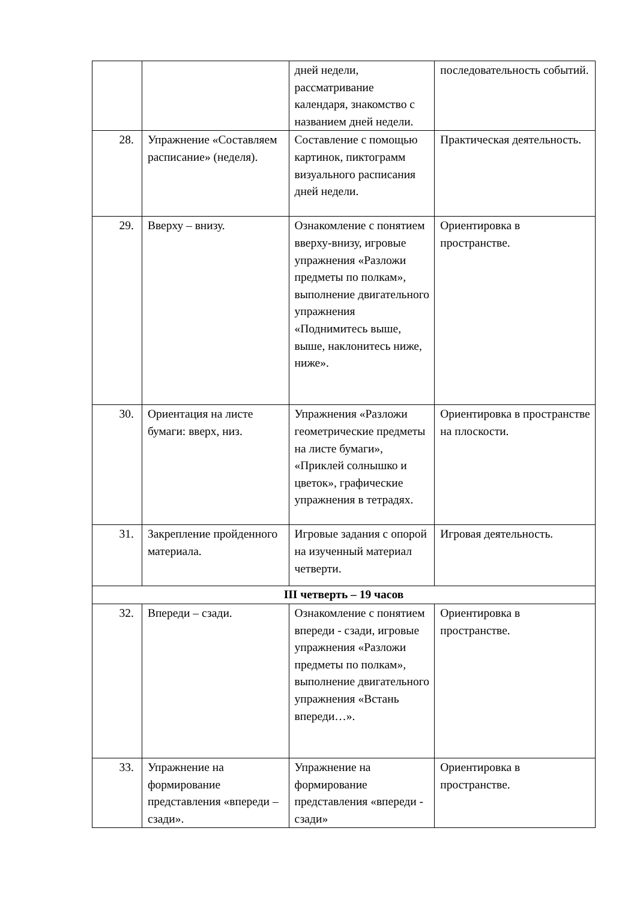| | | дней недели, рассматривание календаря, знакомство с названием дней недели. | последовательность событий. |
| 28. | Упражнение «Составляем расписание» (неделя). | Составление с помощью картинок, пиктограмм визуального расписания дней недели. | Практическая деятельность. |
| 29. | Вверху – внизу. | Ознакомление с понятием вверху-внизу, игровые упражнения «Разложи предметы по полкам», выполнение двигательного упражнения «Поднимитесь выше, выше, наклонитесь ниже, ниже». | Ориентировка в пространстве. |
| 30. | Ориентация на листе бумаги: вверх, низ. | Упражнения «Разложи геометрические предметы на листе бумаги», «Приклей солнышко и цветок», графические упражнения в тетрадях. | Ориентировка в пространстве на плоскости. |
| 31. | Закрепление пройденного материала. | Игровые задания с опорой на изученный материал четверти. | Игровая деятельность. |
| III четверть – 19 часов | | | |
| 32. | Впереди – сзади. | Ознакомление с понятием впереди - сзади, игровые упражнения «Разложи предметы по полкам», выполнение двигательного упражнения «Встань впереди…». | Ориентировка в пространстве. |
| 33. | Упражнение на формирование представления «впереди – сзади». | Упражнение на формирование представления «впереди - сзади» | Ориентировка в пространстве. |